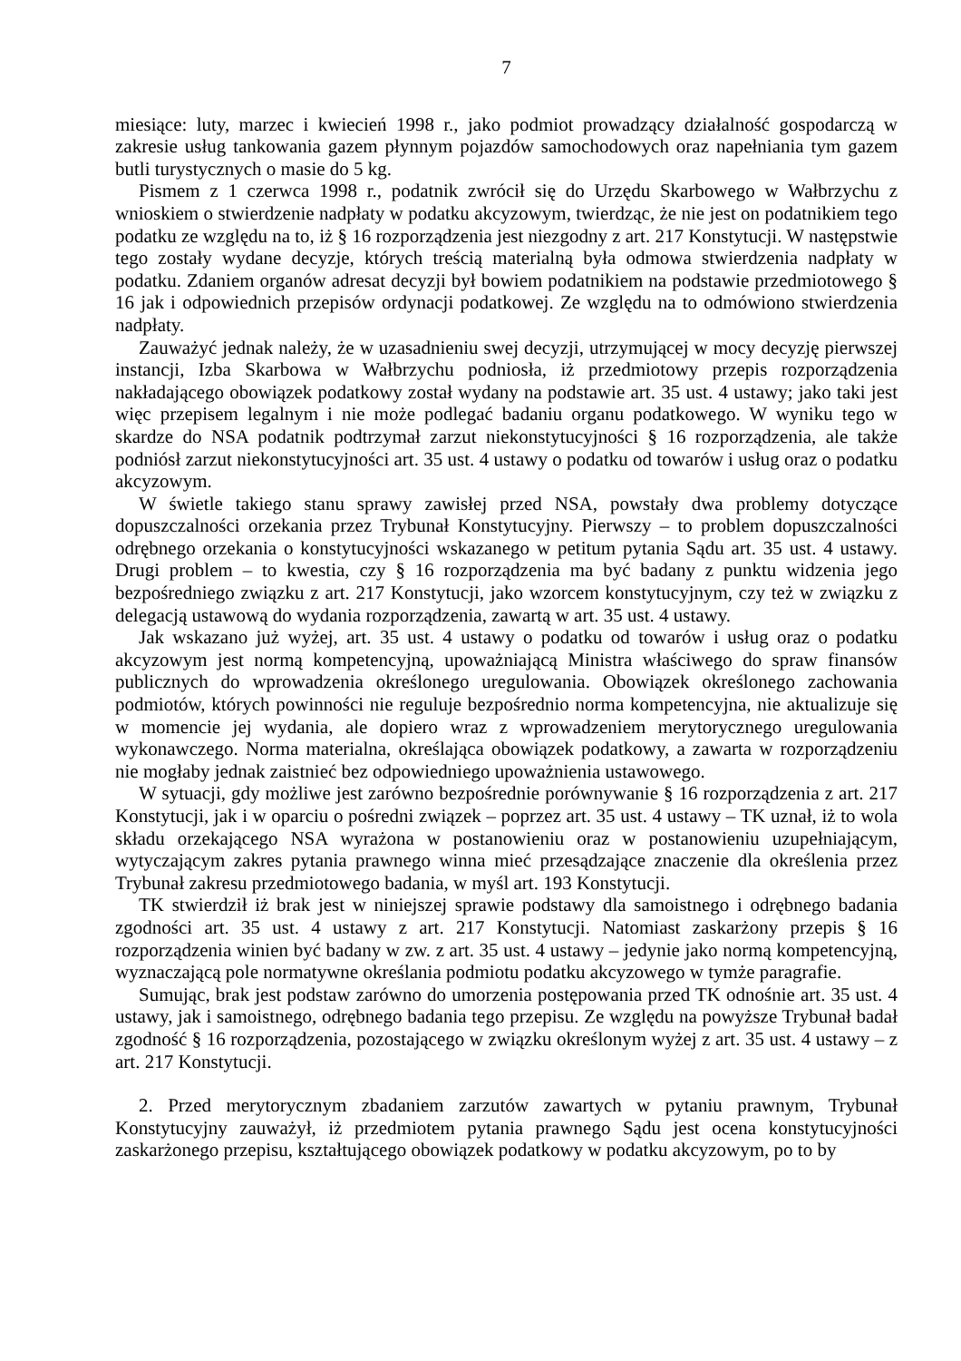7
miesiące: luty, marzec i kwiecień 1998 r., jako podmiot prowadzący działalność gospodarczą w zakresie usług tankowania gazem płynnym pojazdów samochodowych oraz napełniania tym gazem butli turystycznych o masie do 5 kg.
Pismem z 1 czerwca 1998 r., podatnik zwrócił się do Urzędu Skarbowego w Wałbrzychu z wnioskiem o stwierdzenie nadpłaty w podatku akcyzowym, twierdząc, że nie jest on podatnikiem tego podatku ze względu na to, iż § 16 rozporządzenia jest niezgodny z art. 217 Konstytucji. W następstwie tego zostały wydane decyzje, których treścią materialną była odmowa stwierdzenia nadpłaty w podatku. Zdaniem organów adresat decyzji był bowiem podatnikiem na podstawie przedmiotowego § 16 jak i odpowiednich przepisów ordynacji podatkowej. Ze względu na to odmówiono stwierdzenia nadpłaty.
Zauważyć jednak należy, że w uzasadnieniu swej decyzji, utrzymującej w mocy decyzję pierwszej instancji, Izba Skarbowa w Wałbrzychu podniosła, iż przedmiotowy przepis rozporządzenia nakładającego obowiązek podatkowy został wydany na podstawie art. 35 ust. 4 ustawy; jako taki jest więc przepisem legalnym i nie może podlegać badaniu organu podatkowego. W wyniku tego w skardze do NSA podatnik podtrzymał zarzut niekonstytucyjności § 16 rozporządzenia, ale także podniósł zarzut niekonstytucyjności art. 35 ust. 4 ustawy o podatku od towarów i usług oraz o podatku akcyzowym.
W świetle takiego stanu sprawy zawisłej przed NSA, powstały dwa problemy dotyczące dopuszczalności orzekania przez Trybunał Konstytucyjny. Pierwszy – to problem dopuszczalności odrębnego orzekania o konstytucyjności wskazanego w petitum pytania Sądu art. 35 ust. 4 ustawy. Drugi problem – to kwestia, czy § 16 rozporządzenia ma być badany z punktu widzenia jego bezpośredniego związku z art. 217 Konstytucji, jako wzorcem konstytucyjnym, czy też w związku z delegacją ustawową do wydania rozporządzenia, zawartą w art. 35 ust. 4 ustawy.
Jak wskazano już wyżej, art. 35 ust. 4 ustawy o podatku od towarów i usług oraz o podatku akcyzowym jest normą kompetencyjną, upoważniającą Ministra właściwego do spraw finansów publicznych do wprowadzenia określonego uregulowania. Obowiązek określonego zachowania podmiotów, których powinności nie reguluje bezpośrednio norma kompetencyjna, nie aktualizuje się w momencie jej wydania, ale dopiero wraz z wprowadzeniem merytorycznego uregulowania wykonawczego. Norma materialna, określająca obowiązek podatkowy, a zawarta w rozporządzeniu nie mogłaby jednak zaistnieć bez odpowiedniego upoważnienia ustawowego.
W sytuacji, gdy możliwe jest zarówno bezpośrednie porównywanie § 16 rozporządzenia z art. 217 Konstytucji, jak i w oparciu o pośredni związek – poprzez art. 35 ust. 4 ustawy – TK uznał, iż to wola składu orzekającego NSA wyrażona w postanowieniu oraz w postanowieniu uzupełniającym, wytyczającym zakres pytania prawnego winna mieć przesądzające znaczenie dla określenia przez Trybunał zakresu przedmiotowego badania, w myśl art. 193 Konstytucji.
TK stwierdził iż brak jest w niniejszej sprawie podstawy dla samoistnego i odrębnego badania zgodności art. 35 ust. 4 ustawy z art. 217 Konstytucji. Natomiast zaskarżony przepis § 16 rozporządzenia winien być badany w zw. z art. 35 ust. 4 ustawy – jedynie jako normą kompetencyjną, wyznaczającą pole normatywne określania podmiotu podatku akcyzowego w tymże paragrafie.
Sumując, brak jest podstaw zarówno do umorzenia postępowania przed TK odnośnie art. 35 ust. 4 ustawy, jak i samoistnego, odrębnego badania tego przepisu. Ze względu na powyższe Trybunał badał zgodność § 16 rozporządzenia, pozostającego w związku określonym wyżej z art. 35 ust. 4 ustawy – z art. 217 Konstytucji.
2. Przed merytorycznym zbadaniem zarzutów zawartych w pytaniu prawnym, Trybunał Konstytucyjny zauważył, iż przedmiotem pytania prawnego Sądu jest ocena konstytucyjności zaskarżonego przepisu, kształtującego obowiązek podatkowy w podatku akcyzowym, po to by